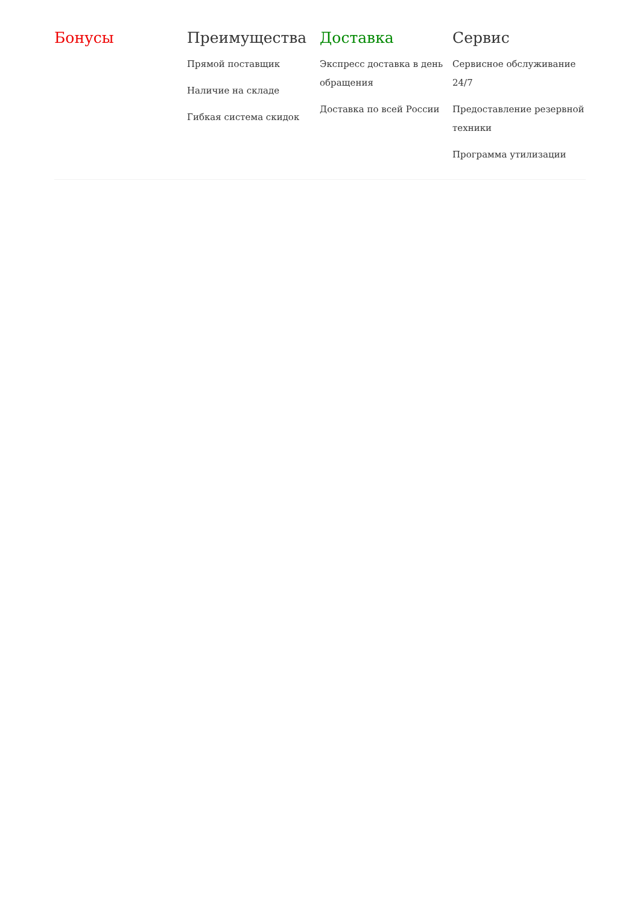Бонусы Преимущества
Прямой поставщик
Наличие на складе
Гибкая система скидок
Доставка
Экспресс доставка в день обращения
Доставка по всей России
Сервис
Сервисное обслуживание 24/7
Предоставление резервной техники
Программа утилизации